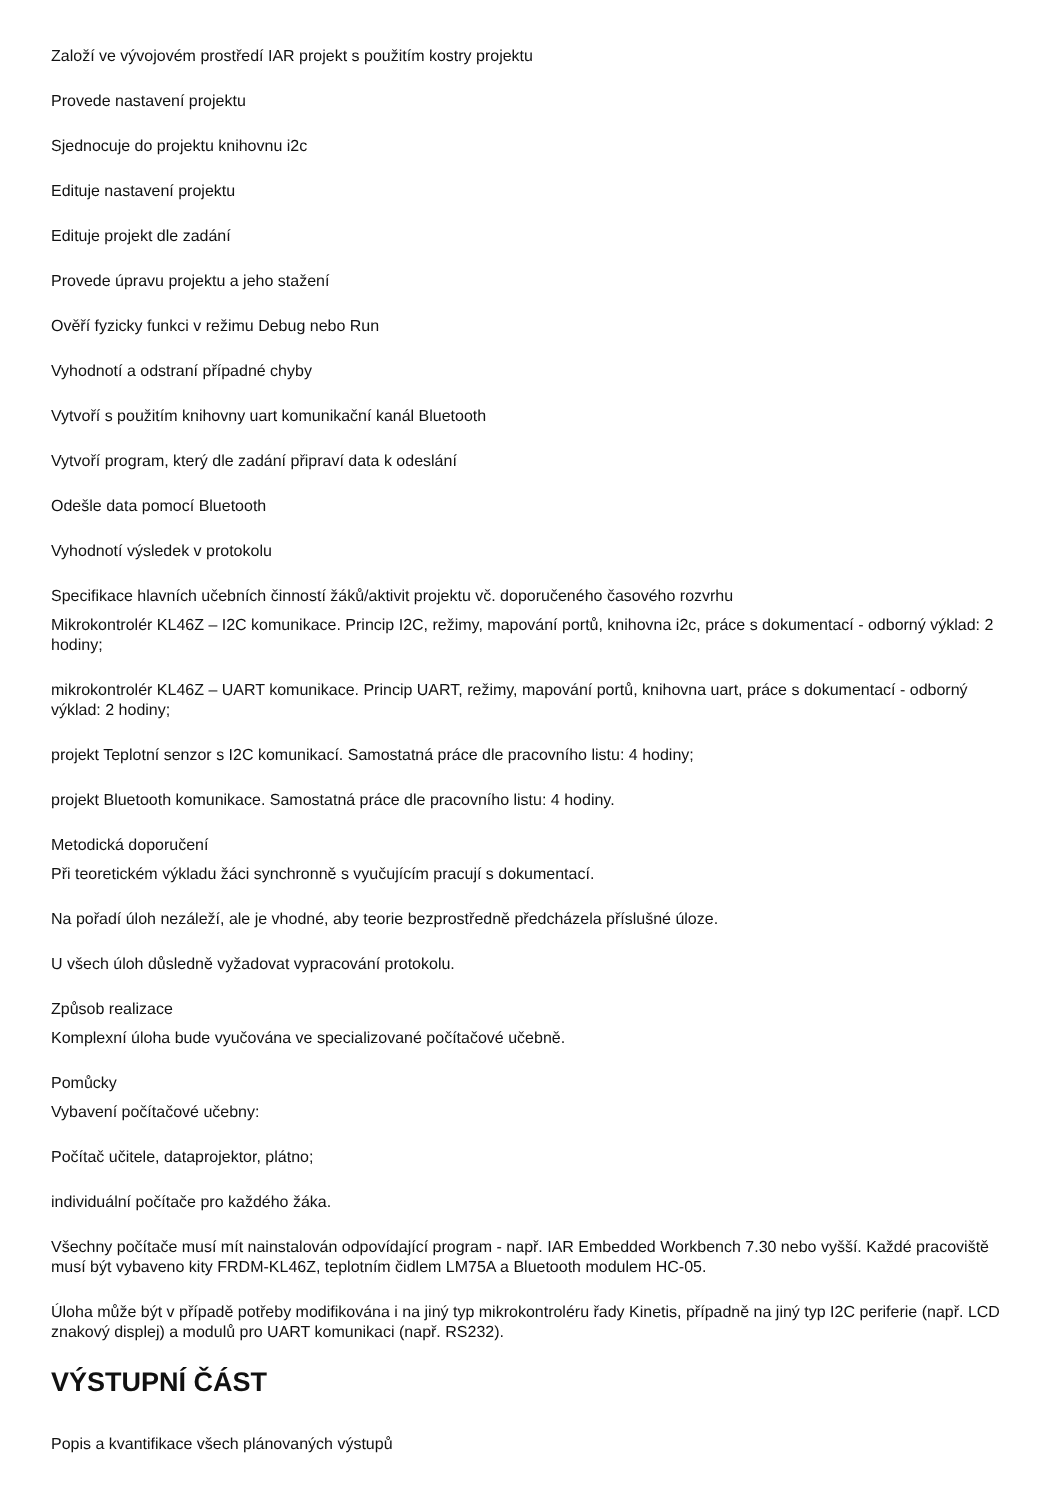Založí ve vývojovém prostředí IAR projekt s použitím kostry projektu
Provede nastavení projektu
Sjednocuje do projektu knihovnu i2c
Edituje nastavení projektu
Edituje projekt dle zadání
Provede úpravu projektu a jeho stažení
Ověří fyzicky funkci v režimu Debug nebo Run
Vyhodnotí a odstraní případné chyby
Vytvoří s použitím knihovny uart komunikační kanál Bluetooth
Vytvoří program, který dle zadání připraví data k odeslání
Odešle data pomocí Bluetooth
Vyhodnotí výsledek v protokolu
Specifikace hlavních učebních činností žáků/aktivit projektu vč. doporučeného časového rozvrhu
Mikrokontrolér KL46Z – I2C komunikace. Princip I2C, režimy, mapování portů, knihovna i2c, práce s dokumentací - odborný výklad: 2 hodiny;
mikrokontrolér KL46Z – UART komunikace. Princip UART, režimy, mapování portů, knihovna uart, práce s dokumentací - odborný výklad: 2 hodiny;
projekt Teplotní senzor s I2C komunikací. Samostatná práce dle pracovního listu: 4 hodiny;
projekt Bluetooth komunikace. Samostatná práce dle pracovního listu: 4 hodiny.
Metodická doporučení
Při teoretickém výkladu žáci synchronně s vyučujícím pracují s dokumentací.
Na pořadí úloh nezáleží, ale je vhodné, aby teorie bezprostředně předcházela příslušné úloze.
U všech úloh důsledně vyžadovat vypracování protokolu.
Způsob realizace
Komplexní úloha bude vyučována ve specializované počítačové učebně.
Pomůcky
Vybavení počítačové učebny:
Počítač učitele, dataprojektor, plátno;
individuální počítače pro každého žáka.
Všechny počítače musí mít nainstalován odpovídající program - např. IAR Embedded Workbench 7.30 nebo vyšší. Každé pracoviště musí být vybaveno kity FRDM-KL46Z, teplotním čidlem LM75A a Bluetooth modulem HC-05.
Úloha může být v případě potřeby modifikována i na jiný typ mikrokontroléru řady Kinetis, případně na jiný typ I2C periferie (např. LCD znakový displej) a modulů pro UART komunikaci (např. RS232).
VÝSTUPNÍ ČÁST
Popis a kvantifikace všech plánovaných výstupů